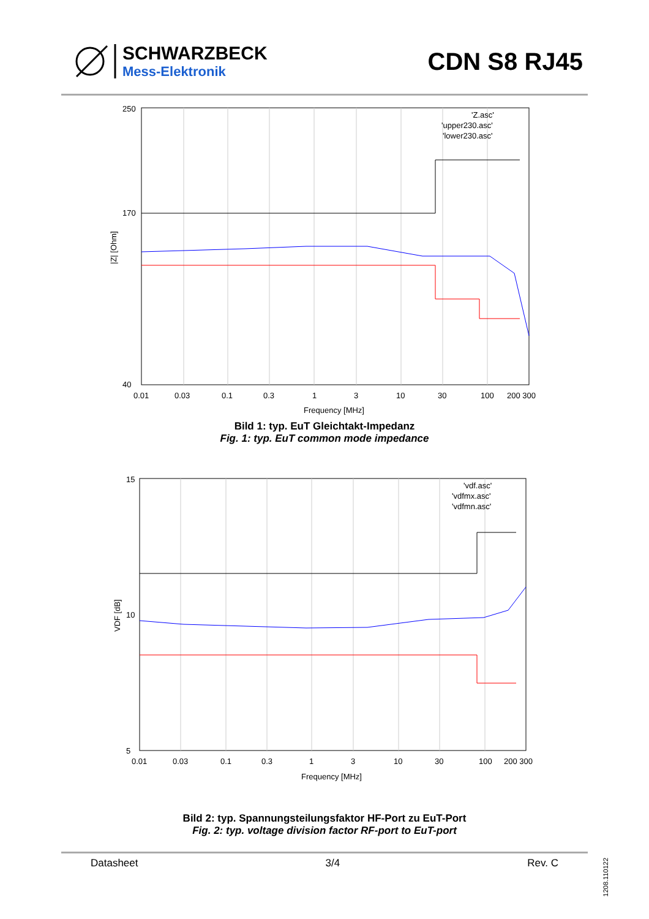SCHWARZBECK
Mess-Elektronik
CDN S8 RJ45
250
170
40
0.01
0.03
0.1
0.3
1
3
10
30
100
200 300
Frequency [MHz]
|Z| [Ohm]
'Z.asc'
'upper230.asc'
'lower230.asc'
Bild 1: typ. EuT Gleichtakt-Impedanz
Fig. 1: typ. EuT common mode impedance
15
5
10
0.01
0.03
0.1
0.3
1
3
10
30
100
200 300
Frequency [MHz]
VDF [dB]
'vdf.asc'
'vdfmx.asc'
'vdfmn.asc'
Bild 2: typ. Spannungsteilungsfaktor HF-Port zu EuT-Port
Fig. 2: typ. voltage division factor RF-port to EuT-port
Datasheet 3/4 Rev. C
1208.110122